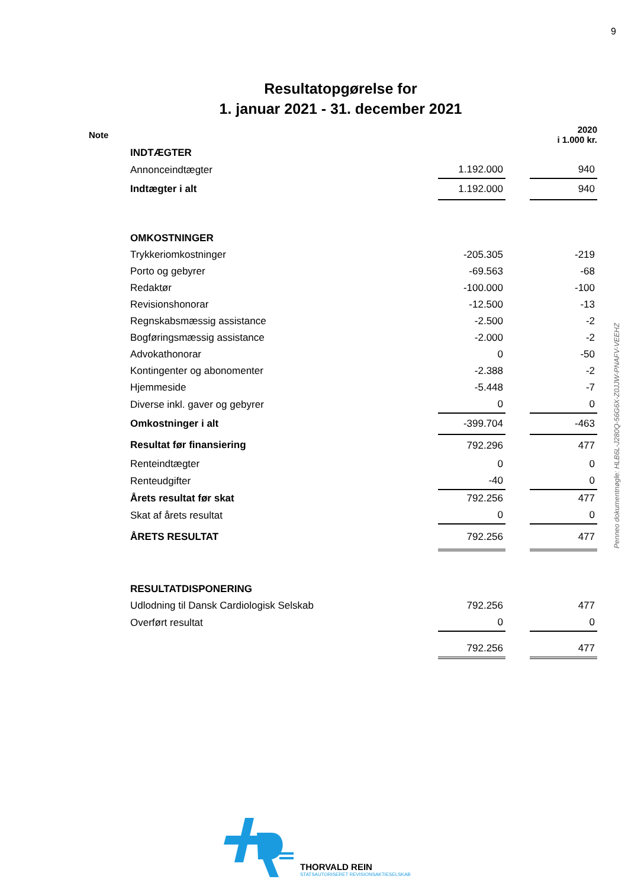9
Resultatopgørelse for
1. januar 2021 - 31. december 2021
| Note | | | | 2020 i 1.000 kr. |
| | INDTÆGTER | | | |
| | Annonceindtægter | 1.192.000 | | 940 |
| | Indtægter i alt | 1.192.000 | | 940 |
| | OMKOSTNINGER | | | |
| | Trykkeriomkostninger | -205.305 | | -219 |
| | Porto og gebyrer | -69.563 | | -68 |
| | Redaktør | -100.000 | | -100 |
| | Revisionshonorar | -12.500 | | -13 |
| | Regnskabsmæssig assistance | -2.500 | | -2 |
| | Bogføringsmæssig assistance | -2.000 | | -2 |
| | Advokathonorar | 0 | | -50 |
| | Kontingenter og abonomenter | -2.388 | | -2 |
| | Hjemmeside | -5.448 | | -7 |
| | Diverse inkl. gaver og gebyrer | 0 | | 0 |
| | Omkostninger i alt | -399.704 | | -463 |
| | Resultat før finansiering | 792.296 | | 477 |
| | Renteindtægter | 0 | | 0 |
| | Renteudgifter | -40 | | 0 |
| | Årets resultat før skat | 792.256 | | 477 |
| | Skat af årets resultat | 0 | | 0 |
| | ÅRETS RESULTAT | 792.256 | | 477 |
| | RESULTATDISPONERING | | | |
| | Udlodning til Dansk Cardiologisk Selskab | 792.256 | | 477 |
| | Overført resultat | 0 | | 0 |
| | | 792.256 | | 477 |
Penneo dokumentnøgle: HLB6L-J280Q-56G6X-Z0JJW-PNAFV-VEEHZ
THORVALD REIN
STATSAUTORISERET REVISIONSAKTIESELSKAB